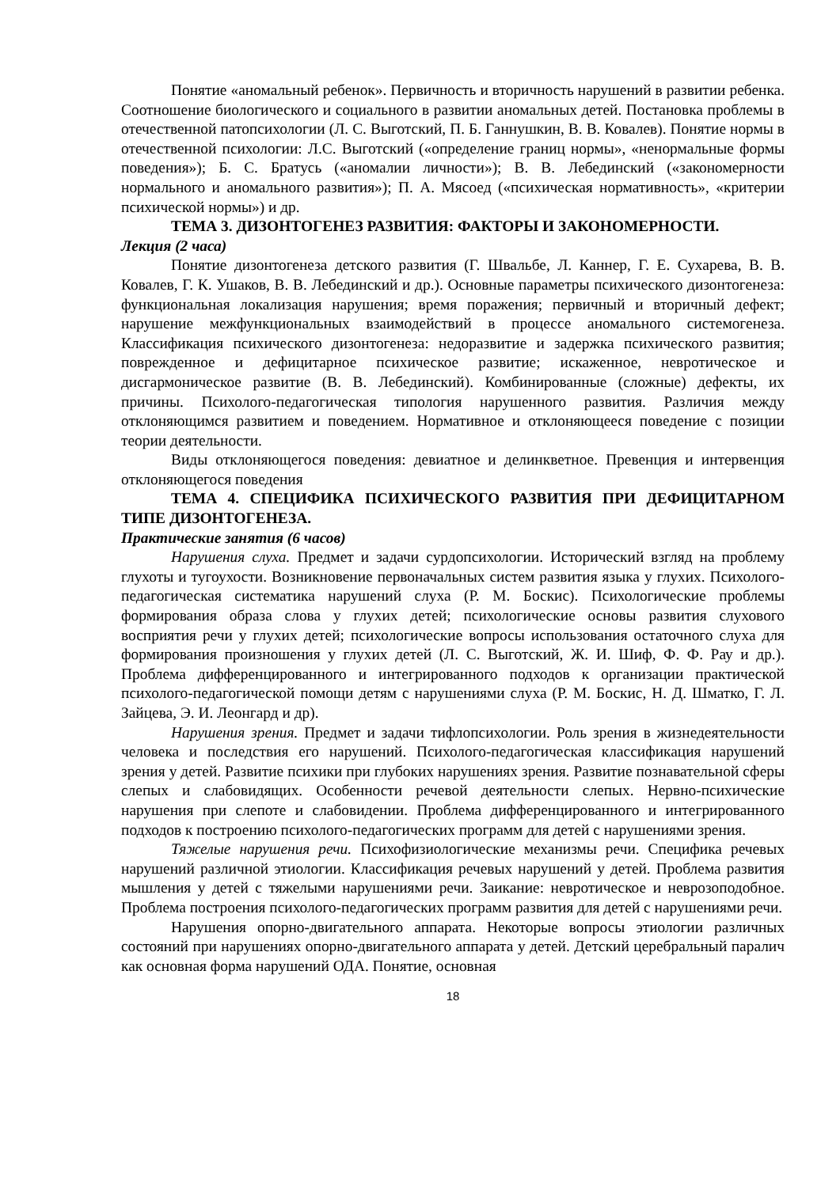Понятие «аномальный ребенок». Первичность и вторичность нарушений в развитии ребенка. Соотношение биологического и социального в развитии аномальных детей. Постановка проблемы в отечественной патопсихологии (Л. С. Выготский, П. Б. Ганнушкин, В. В. Ковалев). Понятие нормы в отечественной психологии: Л.С. Выготский («определение границ нормы», «ненормальные формы поведения»); Б. С. Братусь («аномалии личности»); В. В. Лебединский («закономерности нормального и аномального развития»); П. А. Мясоед («психическая нормативность», «критерии психической нормы») и др.
ТЕМА 3. ДИЗОНТОГЕНЕЗ РАЗВИТИЯ: ФАКТОРЫ И ЗАКОНОМЕРНОСТИ.
Лекция (2 часа)
Понятие дизонтогенеза детского развития (Г. Швальбе, Л. Каннер, Г. Е. Сухарева, В. В. Ковалев, Г. К. Ушаков, В. В. Лебединский и др.). Основные параметры психического дизонтогенеза: функциональная локализация нарушения; время поражения; первичный и вторичный дефект; нарушение межфункциональных взаимодействий в процессе аномального системогенеза. Классификация психического дизонтогенеза: недоразвитие и задержка психического развития; поврежденное и дефицитарное психическое развитие; искаженное, невротическое и дисгармоническое развитие (В. В. Лебединский). Комбинированные (сложные) дефекты, их причины. Психолого-педагогическая типология нарушенного развития. Различия между отклоняющимся развитием и поведением. Нормативное и отклоняющееся поведение с позиции теории деятельности.
Виды отклоняющегося поведения: девиатное и делинкветное. Превенция и интервенция отклоняющегося поведения
ТЕМА 4. СПЕЦИФИКА ПСИХИЧЕСКОГО РАЗВИТИЯ ПРИ ДЕФИЦИТАРНОМ ТИПЕ ДИЗОНТОГЕНЕЗА.
Практические занятия (6 часов)
Нарушения слуха. Предмет и задачи сурдопсихологии. Исторический взгляд на проблему глухоты и тугоухости. Возникновение первоначальных систем развития языка у глухих. Психолого-педагогическая систематика нарушений слуха (Р. М. Боскис). Психологические проблемы формирования образа слова у глухих детей; психологические основы развития слухового восприятия речи у глухих детей; психологические вопросы использования остаточного слуха для формирования произношения у глухих детей (Л. С. Выготский, Ж. И. Шиф, Ф. Ф. Рау и др.). Проблема дифференцированного и интегрированного подходов к организации практической психолого-педагогической помощи детям с нарушениями слуха (Р. М. Боскис, Н. Д. Шматко, Г. Л. Зайцева, Э. И. Леонгард и др).
Нарушения зрения. Предмет и задачи тифлопсихологии. Роль зрения в жизнедеятельности человека и последствия его нарушений. Психолого-педагогическая классификация нарушений зрения у детей. Развитие психики при глубоких нарушениях зрения. Развитие познавательной сферы слепых и слабовидящих. Особенности речевой деятельности слепых. Нервно-психические нарушения при слепоте и слабовидении. Проблема дифференцированного и интегрированного подходов к построению психолого-педагогических программ для детей с нарушениями зрения.
Тяжелые нарушения речи. Психофизиологические механизмы речи. Специфика речевых нарушений различной этиологии. Классификация речевых нарушений у детей. Проблема развития мышления у детей с тяжелыми нарушениями речи. Заикание: невротическое и неврозоподобное. Проблема построения психолого-педагогических программ развития для детей с нарушениями речи.
Нарушения опорно-двигательного аппарата. Некоторые вопросы этиологии различных состояний при нарушениях опорно-двигательного аппарата у детей. Детский церебральный паралич как основная форма нарушений ОДА. Понятие, основная
18